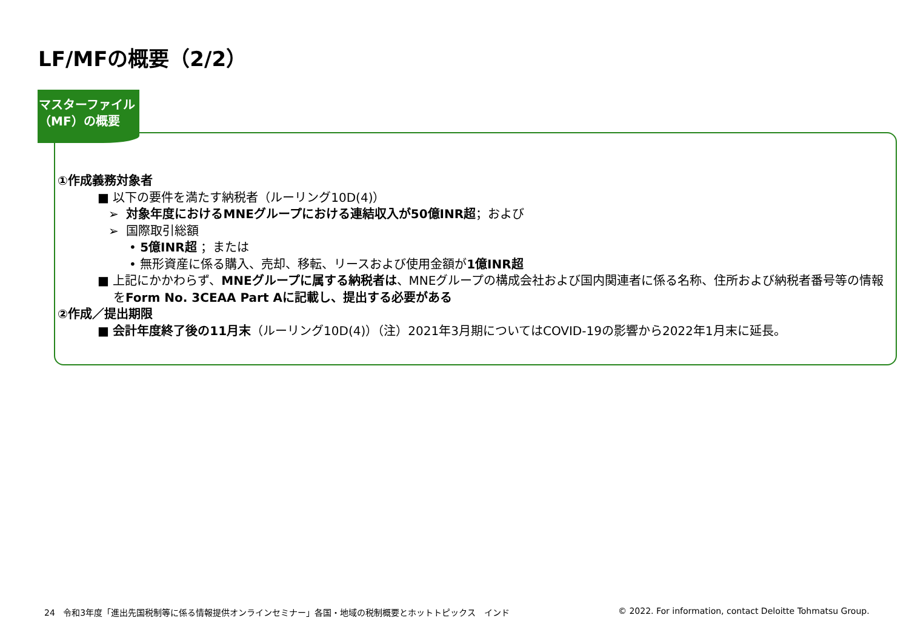LF/MFの概要（2/2）
マスターファイル
（MF）の概要
①作成義務対象者
■ 以下の要件を満たす納税者（ルーリング10D(4)）
➢ 対象年度におけるMNEグループにおける連結収入が50億INR超；および
➢ 国際取引総額
• 5億INR超 ；または
• 無形資産に係る購入、売却、移転、リースおよび使用金額が1億INR超
■ 上記にかかわらず、MNEグループに属する納税者は、MNEグループの構成会社および国内関連者に係る名称、住所および納税者番号等の情報をForm No. 3CEAA Part Aに記載し、提出する必要がある
②作成／提出期限
■ 会計年度終了後の11月末（ルーリング10D(4)）（注）2021年3月期についてはCOVID-19の影響から2022年1月末に延長。
24 令和3年度「進出先国税制等に係る情報提供オンラインセミナー」各国・地域の税制概要とホットトピックス　インド
© 2022. For information, contact Deloitte Tohmatsu Group.